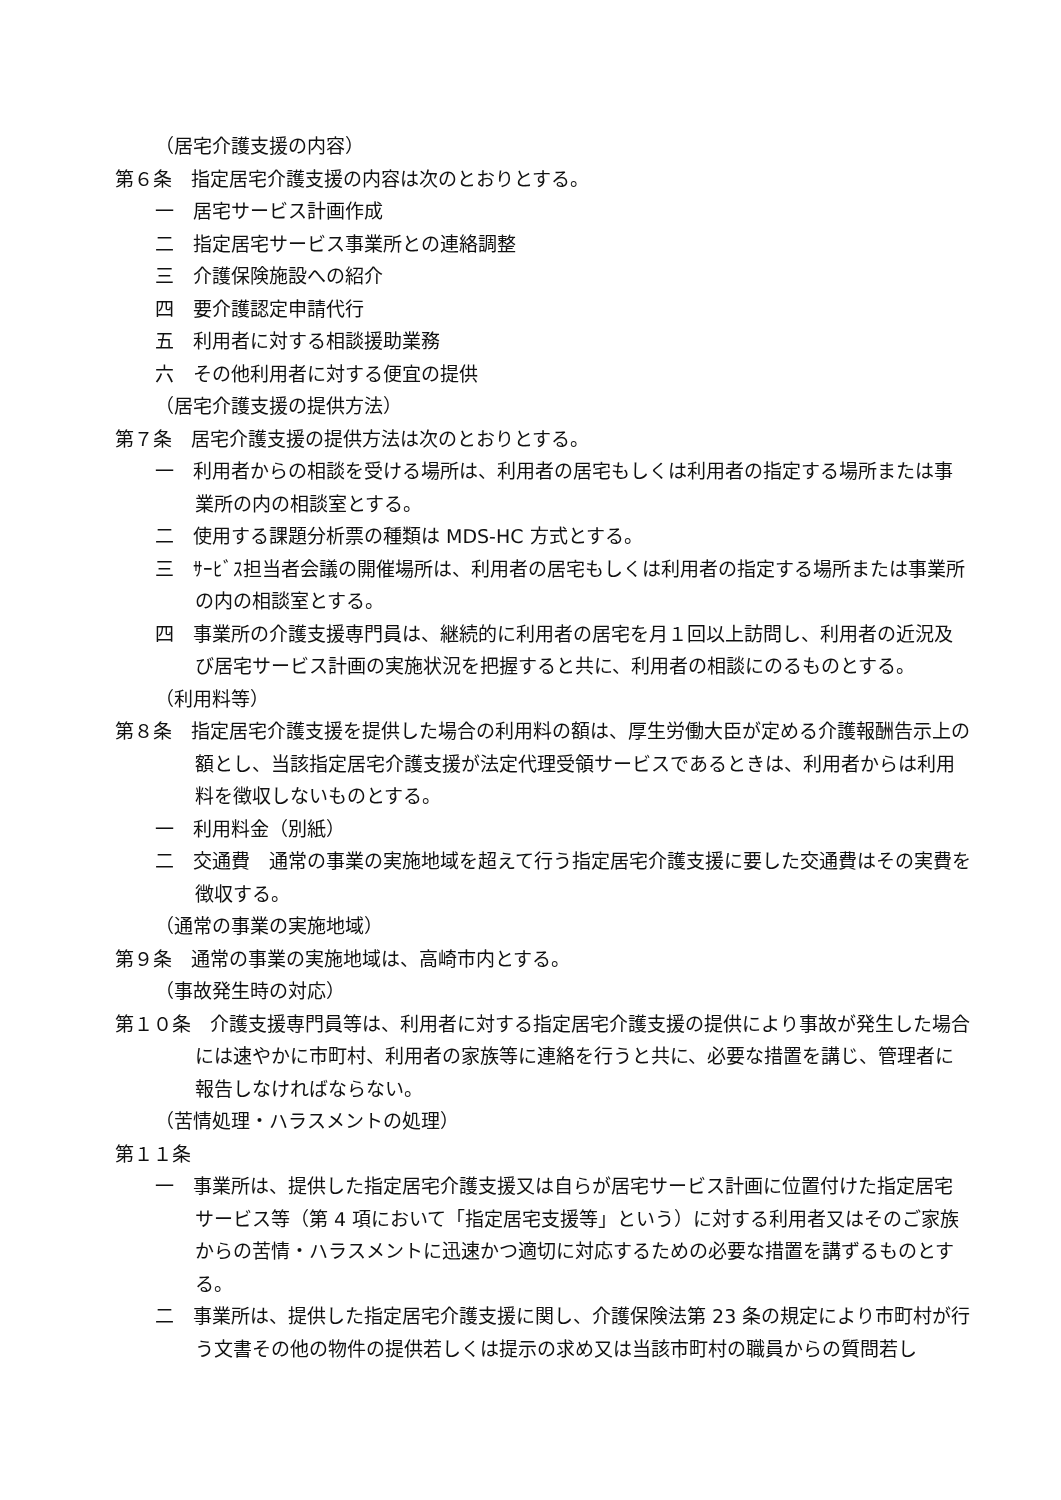（居宅介護支援の内容）
第６条　指定居宅介護支援の内容は次のとおりとする。
一　居宅サービス計画作成
二　指定居宅サービス事業所との連絡調整
三　介護保険施設への紹介
四　要介護認定申請代行
五　利用者に対する相談援助業務
六　その他利用者に対する便宜の提供
（居宅介護支援の提供方法）
第７条　居宅介護支援の提供方法は次のとおりとする。
一　利用者からの相談を受ける場所は、利用者の居宅もしくは利用者の指定する場所または事業所の内の相談室とする。
二　使用する課題分析票の種類は MDS-HC 方式とする。
三　ｻｰﾋﾞｽ担当者会議の開催場所は、利用者の居宅もしくは利用者の指定する場所または事業所の内の相談室とする。
四　事業所の介護支援専門員は、継続的に利用者の居宅を月１回以上訪問し、利用者の近況及び居宅サービス計画の実施状況を把握すると共に、利用者の相談にのるものとする。
（利用料等）
第８条　指定居宅介護支援を提供した場合の利用料の額は、厚生労働大臣が定める介護報酬告示上の額とし、当該指定居宅介護支援が法定代理受領サービスであるときは、利用者からは利用料を徴収しないものとする。
一　利用料金（別紙）
二　交通費　通常の事業の実施地域を超えて行う指定居宅介護支援に要した交通費はその実費を徴収する。
（通常の事業の実施地域）
第９条　通常の事業の実施地域は、高崎市内とする。
（事故発生時の対応）
第１０条　介護支援専門員等は、利用者に対する指定居宅介護支援の提供により事故が発生した場合には速やかに市町村、利用者の家族等に連絡を行うと共に、必要な措置を講じ、管理者に報告しなければならない。
（苦情処理・ハラスメントの処理）
第１１条
一　事業所は、提供した指定居宅介護支援又は自らが居宅サービス計画に位置付けた指定居宅サービス等（第 4 項において「指定居宅支援等」という）に対する利用者又はそのご家族からの苦情・ハラスメントに迅速かつ適切に対応するための必要な措置を講ずるものとする。
二　事業所は、提供した指定居宅介護支援に関し、介護保険法第 23 条の規定により市町村が行う文書その他の物件の提供若しくは提示の求め又は当該市町村の職員からの質問若し